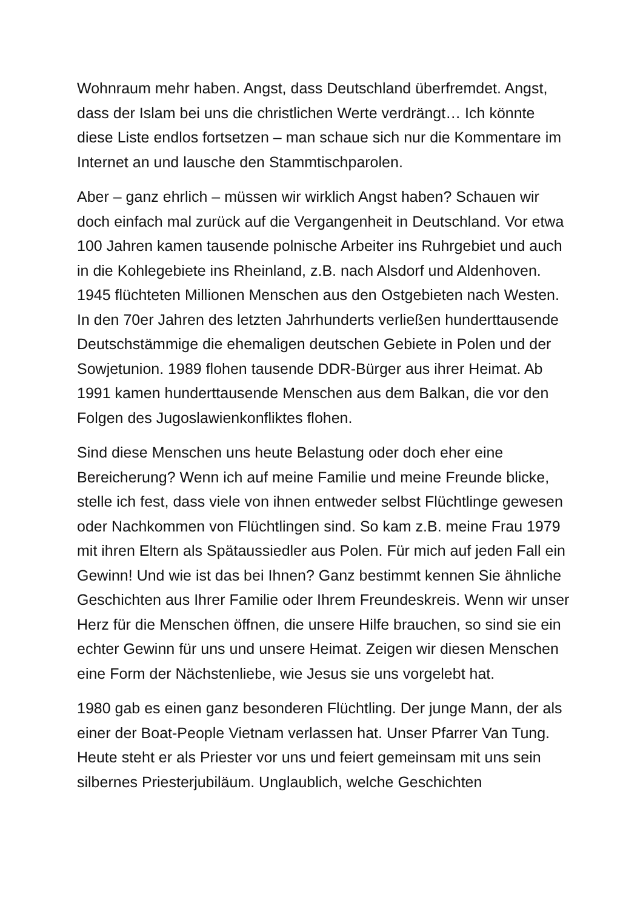Wohnraum mehr haben. Angst, dass Deutschland überfremdet. Angst, dass der Islam bei uns die christlichen Werte verdrängt… Ich könnte diese Liste endlos fortsetzen – man schaue sich nur die Kommentare im Internet an und lausche den Stammtischparolen.
Aber – ganz ehrlich – müssen wir wirklich Angst haben? Schauen wir doch einfach mal zurück auf die Vergangenheit in Deutschland. Vor etwa 100 Jahren kamen tausende polnische Arbeiter ins Ruhrgebiet und auch in die Kohlegebiete ins Rheinland, z.B. nach Alsdorf und Aldenhoven. 1945 flüchteten Millionen Menschen aus den Ostgebieten nach Westen. In den 70er Jahren des letzten Jahrhunderts verließen hunderttausende Deutschstämmige die ehemaligen deutschen Gebiete in Polen und der Sowjetunion. 1989 flohen tausende DDR-Bürger aus ihrer Heimat. Ab 1991 kamen hunderttausende Menschen aus dem Balkan, die vor den Folgen des Jugoslawienkonfliktes flohen.
Sind diese Menschen uns heute Belastung oder doch eher eine Bereicherung? Wenn ich auf meine Familie und meine Freunde blicke, stelle ich fest, dass viele von ihnen entweder selbst Flüchtlinge gewesen oder Nachkommen von Flüchtlingen sind. So kam z.B. meine Frau 1979 mit ihren Eltern als Spätaussiedler aus Polen. Für mich auf jeden Fall ein Gewinn! Und wie ist das bei Ihnen? Ganz bestimmt kennen Sie ähnliche Geschichten aus Ihrer Familie oder Ihrem Freundeskreis. Wenn wir unser Herz für die Menschen öffnen, die unsere Hilfe brauchen, so sind sie ein echter Gewinn für uns und unsere Heimat. Zeigen wir diesen Menschen eine Form der Nächstenliebe, wie Jesus sie uns vorgelebt hat.
1980 gab es einen ganz besonderen Flüchtling. Der junge Mann, der als einer der Boat-People Vietnam verlassen hat. Unser Pfarrer Van Tung. Heute steht er als Priester vor uns und feiert gemeinsam mit uns sein silbernes Priesterjubiläum. Unglaublich, welche Geschichten